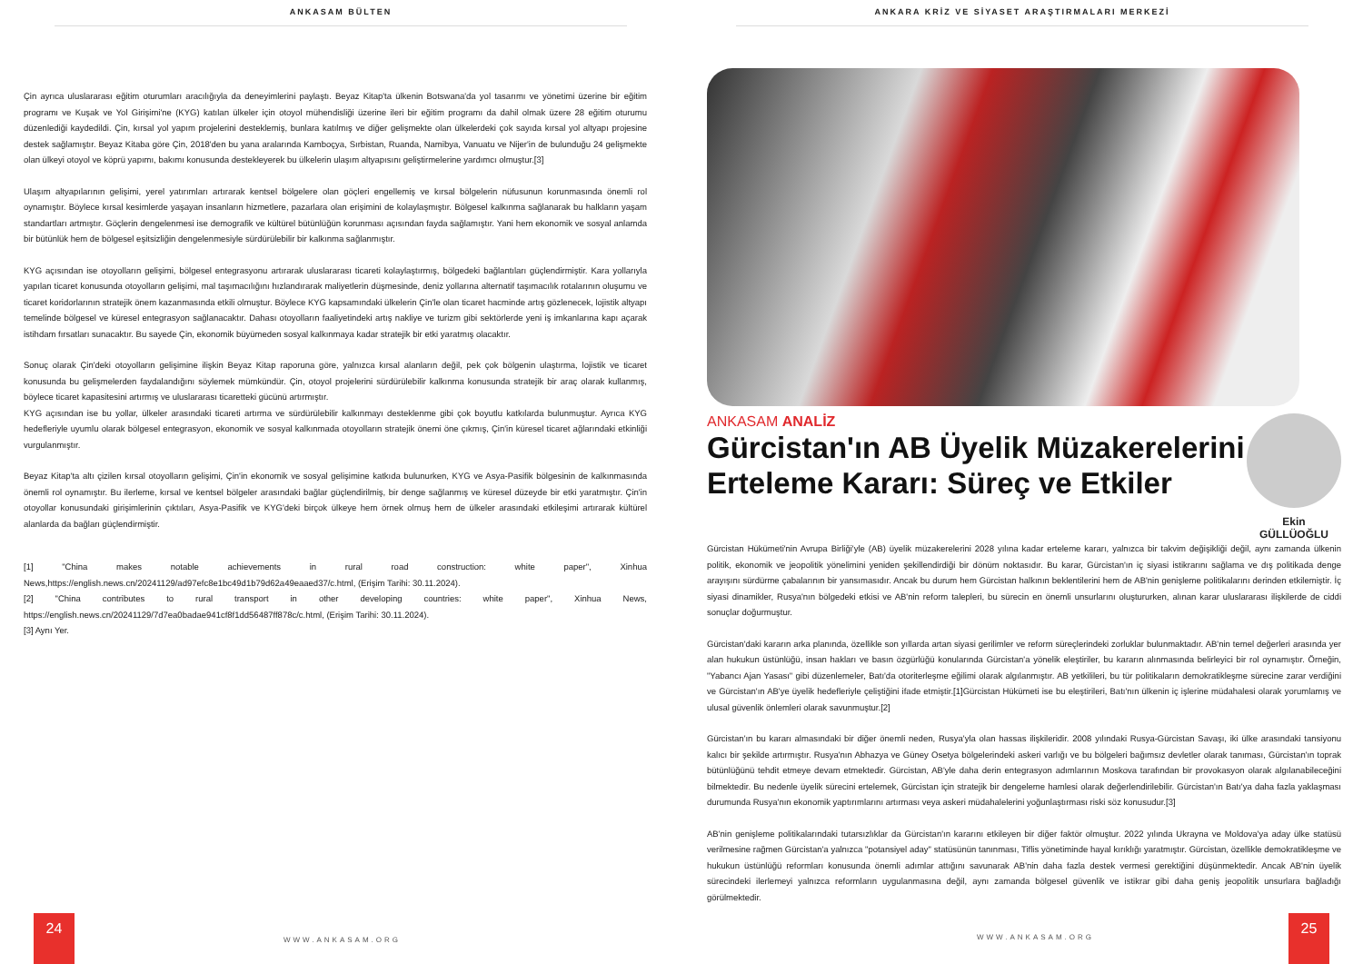ANKASAM BÜLTEN
Çin ayrıca uluslararası eğitim oturumları aracılığıyla da deneyimlerini paylaştı. Beyaz Kitap'ta ülkenin Botswana'da yol tasarımı ve yönetimi üzerine bir eğitim programı ve Kuşak ve Yol Girişimi'ne (KYG) katılan ülkeler için otoyol mühendisliği üzerine ileri bir eğitim programı da dahil olmak üzere 28 eğitim oturumu düzenlediği kaydedildi. Çin, kırsal yol yapım projelerini desteklemiş, bunlara katılmış ve diğer gelişmekte olan ülkelerdeki çok sayıda kırsal yol altyapı projesine destek sağlamıştır. Beyaz Kitaba göre Çin, 2018'den bu yana aralarında Kamboçya, Sırbistan, Ruanda, Namibya, Vanuatu ve Nijer'in de bulunduğu 24 gelişmekte olan ülkeyi otoyol ve köprü yapımı, bakımı konusunda destekleyerek bu ülkelerin ulaşım altyapısını geliştirmelerine yardımcı olmuştur.[3]
Ulaşım altyapılarının gelişimi, yerel yatırımları artırarak kentsel bölgelere olan göçleri engellemiş ve kırsal bölgelerin nüfusunun korunmasında önemli rol oynamıştır. Böylece kırsal kesimlerde yaşayan insanların hizmetlere, pazarlara olan erişimini de kolaylaşmıştır. Bölgesel kalkınma sağlanarak bu halkların yaşam standartları artmıştır. Göçlerin dengelenmesi ise demografik ve kültürel bütünlüğün korunması açısından fayda sağlamıştır. Yani hem ekonomik ve sosyal anlamda bir bütünlük hem de bölgesel eşitsizliğin dengelenmesiyle sürdürülebilir bir kalkınma sağlanmıştır.
KYG açısından ise otoyolların gelişimi, bölgesel entegrasyonu artırarak uluslararası ticareti kolaylaştırmış, bölgedeki bağlantıları güçlendirmiştir. Kara yollarıyla yapılan ticaret konusunda otoyolların gelişimi, mal taşımacılığını hızlandırarak maliyetlerin düşmesinde, deniz yollarına alternatif taşımacılık rotalarının oluşumu ve ticaret koridorlarının stratejik önem kazanmasında etkili olmuştur. Böylece KYG kapsamındaki ülkelerin Çin'le olan ticaret hacminde artış gözlenecek, lojistik altyapı temelinde bölgesel ve küresel entegrasyon sağlanacaktır. Dahası otoyolların faaliyetindeki artış nakliye ve turizm gibi sektörlerde yeni iş imkanlarına kapı açarak istihdam fırsatları sunacaktır. Bu sayede Çin, ekonomik büyümeden sosyal kalkınmaya kadar stratejik bir etki yaratmış olacaktır.
Sonuç olarak Çin'deki otoyolların gelişimine ilişkin Beyaz Kitap raporuna göre, yalnızca kırsal alanların değil, pek çok bölgenin ulaştırma, lojistik ve ticaret konusunda bu gelişmelerden faydalandığını söylemek mümkündür. Çin, otoyol projelerini sürdürülebilir kalkınma konusunda stratejik bir araç olarak kullanmış, böylece ticaret kapasitesini artırmış ve uluslararası ticaretteki gücünü artırmıştır.
KYG açısından ise bu yollar, ülkeler arasındaki ticareti artırma ve sürdürülebilir kalkınmayı desteklenme gibi çok boyutlu katkılarda bulunmuştur. Ayrıca KYG hedefleriyle uyumlu olarak bölgesel entegrasyon, ekonomik ve sosyal kalkınmada otoyolların stratejik önemi öne çıkmış, Çin'in küresel ticaret ağlarındaki etkinliği vurgulanmıştır.
Beyaz Kitap'ta altı çizilen kırsal otoyolların gelişimi, Çin'in ekonomik ve sosyal gelişimine katkıda bulunurken, KYG ve Asya-Pasifik bölgesinin de kalkınmasında önemli rol oynamıştır. Bu ilerleme, kırsal ve kentsel bölgeler arasındaki bağlar güçlendirilmiş, bir denge sağlanmış ve küresel düzeyde bir etki yaratmıştır. Çin'in otoyollar konusundaki girişimlerinin çıktıları, Asya-Pasifik ve KYG'deki birçok ülkeye hem örnek olmuş hem de ülkeler arasındaki etkileşimi artırarak kültürel alanlarda da bağları güçlendirmiştir.
[1] "China makes notable achievements in rural road construction: white paper", Xinhua News,https://english.news.cn/20241129/ad97efc8e1bc49d1b79d62a49eaaed37/c.html, (Erişim Tarihi: 30.11.2024).
[2] "China contributes to rural transport in other developing countries: white paper", Xinhua News, https://english.news.cn/20241129/7d7ea0badae941cf8f1dd56487ff878c/c.html, (Erişim Tarihi: 30.11.2024).
[3] Aynı Yer.
24
WWW.ANKASAM.ORG
ANKARA KRİZ VE SİYASET ARAŞTIRMALARI MERKEZİ
ANKASAM ANALİZ
Gürcistan'ın AB Üyelik Müzakerelerini Erteleme Kararı: Süreç ve Etkiler
Ekin GÜLLÜOĞLU
Gürcistan Hükümeti'nin Avrupa Birliği'yle (AB) üyelik müzakerelerini 2028 yılına kadar erteleme kararı, yalnızca bir takvim değişikliği değil, aynı zamanda ülkenin politik, ekonomik ve jeopolitik yönelimini yeniden şekillendirdiği bir dönüm noktasıdır. Bu karar, Gürcistan'ın iç siyasi istikrarını sağlama ve dış politikada denge arayışını sürdürme çabalarının bir yansımasıdır. Ancak bu durum hem Gürcistan halkının beklentilerini hem de AB'nin genişleme politikalarını derinden etkilemiştir. İç siyasi dinamikler, Rusya'nın bölgedeki etkisi ve AB'nin reform talepleri, bu sürecin en önemli unsurlarını oluştururken, alınan karar uluslararası ilişkilerde de ciddi sonuçlar doğurmuştur.
Gürcistan'daki kararın arka planında, özellikle son yıllarda artan siyasi gerilimler ve reform süreçlerindeki zorluklar bulunmaktadır. AB'nin temel değerleri arasında yer alan hukukun üstünlüğü, insan hakları ve basın özgürlüğü konularında Gürcistan'a yönelik eleştiriler, bu kararın alınmasında belirleyici bir rol oynamıştır. Örneğin, "Yabancı Ajan Yasası" gibi düzenlemeler, Batı'da otoriterleşme eğilimi olarak algılanmıştır. AB yetkilileri, bu tür politikaların demokratikleşme sürecine zarar verdiğini ve Gürcistan'ın AB'ye üyelik hedefleriyle çeliştiğini ifade etmiştir.[1] Gürcistan Hükümeti ise bu eleştirileri, Batı'nın ülkenin iç işlerine müdahalesi olarak yorumlamış ve ulusal güvenlik önlemleri olarak savunmuştur.[2]
Gürcistan'ın bu kararı almasındaki bir diğer önemli neden, Rusya'yla olan hassas ilişkileridir. 2008 yılındaki Rusya-Gürcistan Savaşı, iki ülke arasındaki tansiyonu kalıcı bir şekilde artırmıştır. Rusya'nın Abhazya ve Güney Osetya bölgelerindeki askeri varlığı ve bu bölgeleri bağımsız devletler olarak tanıması, Gürcistan'ın toprak bütünlüğünü tehdit etmeye devam etmektedir. Gürcistan, AB'yle daha derin entegrasyon adımlarının Moskova tarafından bir provokasyon olarak algılanabileceğini bilmektedir. Bu nedenle üyelik sürecini ertelemek, Gürcistan için stratejik bir dengeleme hamlesi olarak değerlendirilebilir. Gürcistan'ın Batı'ya daha fazla yaklaşması durumunda Rusya'nın ekonomik yaptırımlarını artırması veya askeri müdahalelerini yoğunlaştırması riski söz konusudur.[3]
AB'nin genişleme politikalarındaki tutarsızlıklar da Gürcistan'ın kararını etkileyen bir diğer faktör olmuştur. 2022 yılında Ukrayna ve Moldova'ya aday ülke statüsü verilmesine rağmen Gürcistan'a yalnızca "potansiyel aday" statüsünün tanınması, Tiflis yönetiminde hayal kırıklığı yaratmıştır. Gürcistan, özellikle demokratikleşme ve hukukun üstünlüğü reformları konusunda önemli adımlar attığını savunarak AB'nin daha fazla destek vermesi gerektiğini düşünmektedir. Ancak AB'nin üyelik sürecindeki ilerlemeyi yalnızca reformların uygulanmasına değil, aynı zamanda bölgesel güvenlik ve istikrar gibi daha geniş jeopolitik unsurlara bağladığı görülmektedir.
WWW.ANKASAM.ORG
25